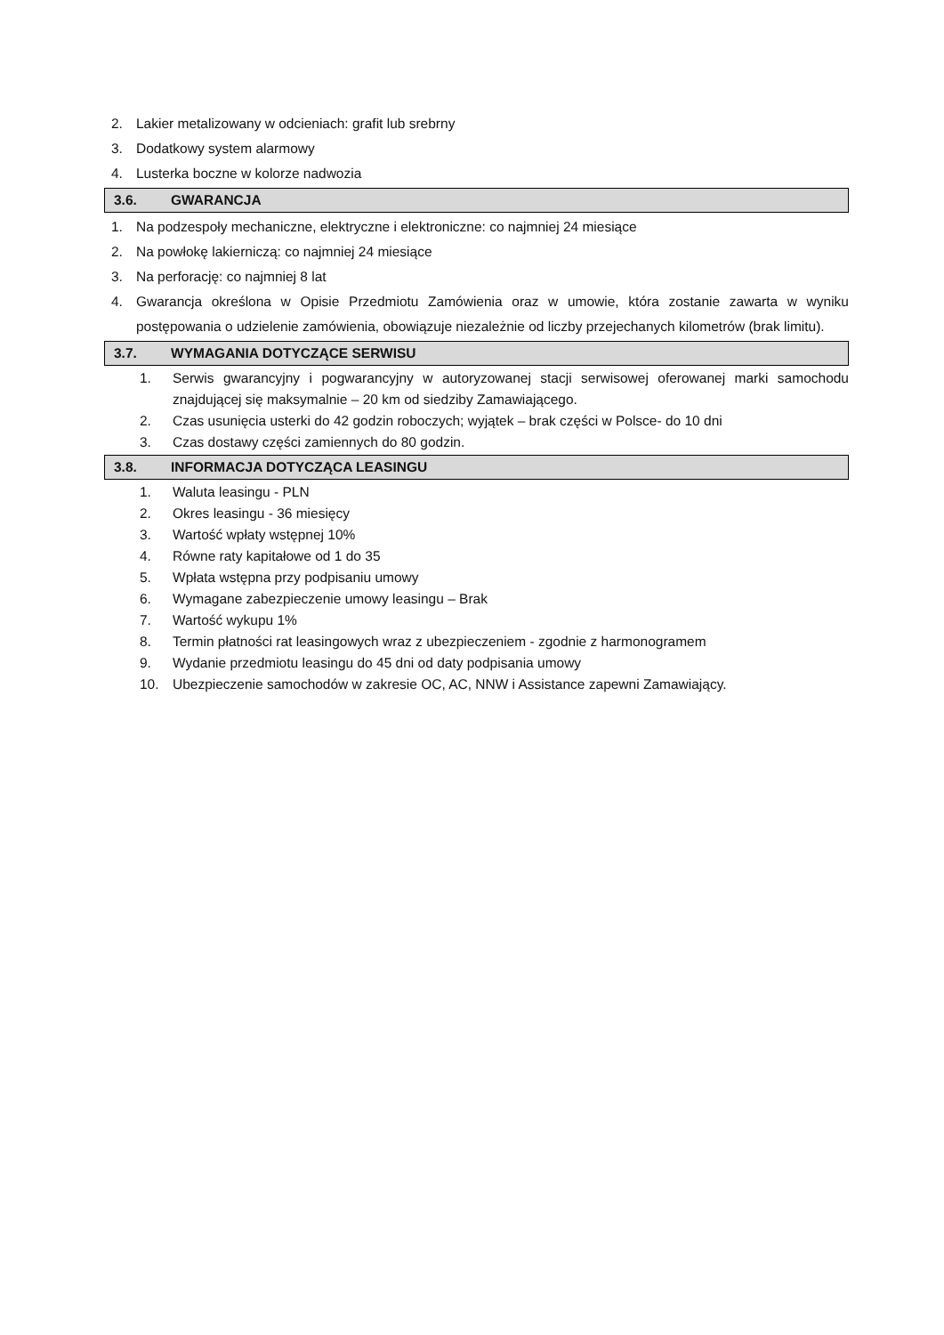2. Lakier metalizowany w odcieniach: grafit lub srebrny
3. Dodatkowy system alarmowy
4. Lusterka boczne w kolorze nadwozia
3.6. GWARANCJA
1. Na podzespoły mechaniczne, elektryczne i elektroniczne: co najmniej 24 miesiące
2. Na powłokę lakierniczą: co najmniej 24 miesiące
3. Na perforację: co najmniej 8 lat
4. Gwarancja określona w Opisie Przedmiotu Zamówienia oraz w umowie, która zostanie zawarta w wyniku postępowania o udzielenie zamówienia, obowiązuje niezależnie od liczby przejechanych kilometrów (brak limitu).
3.7. WYMAGANIA DOTYCZĄCE SERWISU
1. Serwis gwarancyjny i pogwarancyjny w autoryzowanej stacji serwisowej oferowanej marki samochodu znajdującej się maksymalnie – 20 km od siedziby Zamawiającego.
2. Czas usunięcia usterki do 42 godzin roboczych; wyjątek – brak części w Polsce- do 10 dni
3. Czas dostawy części zamiennych do 80 godzin.
3.8. INFORMACJA DOTYCZĄCA LEASINGU
1. Waluta leasingu - PLN
2. Okres leasingu - 36 miesięcy
3. Wartość wpłaty wstępnej 10%
4. Równe raty kapitałowe od 1 do 35
5. Wpłata wstępna przy podpisaniu umowy
6. Wymagane zabezpieczenie umowy leasingu – Brak
7. Wartość wykupu 1%
8. Termin płatności rat leasingowych wraz z ubezpieczeniem - zgodnie z harmonogramem
9. Wydanie przedmiotu leasingu do 45 dni od daty podpisania umowy
10. Ubezpieczenie samochodów w zakresie OC, AC, NNW i Assistance zapewni Zamawiający.